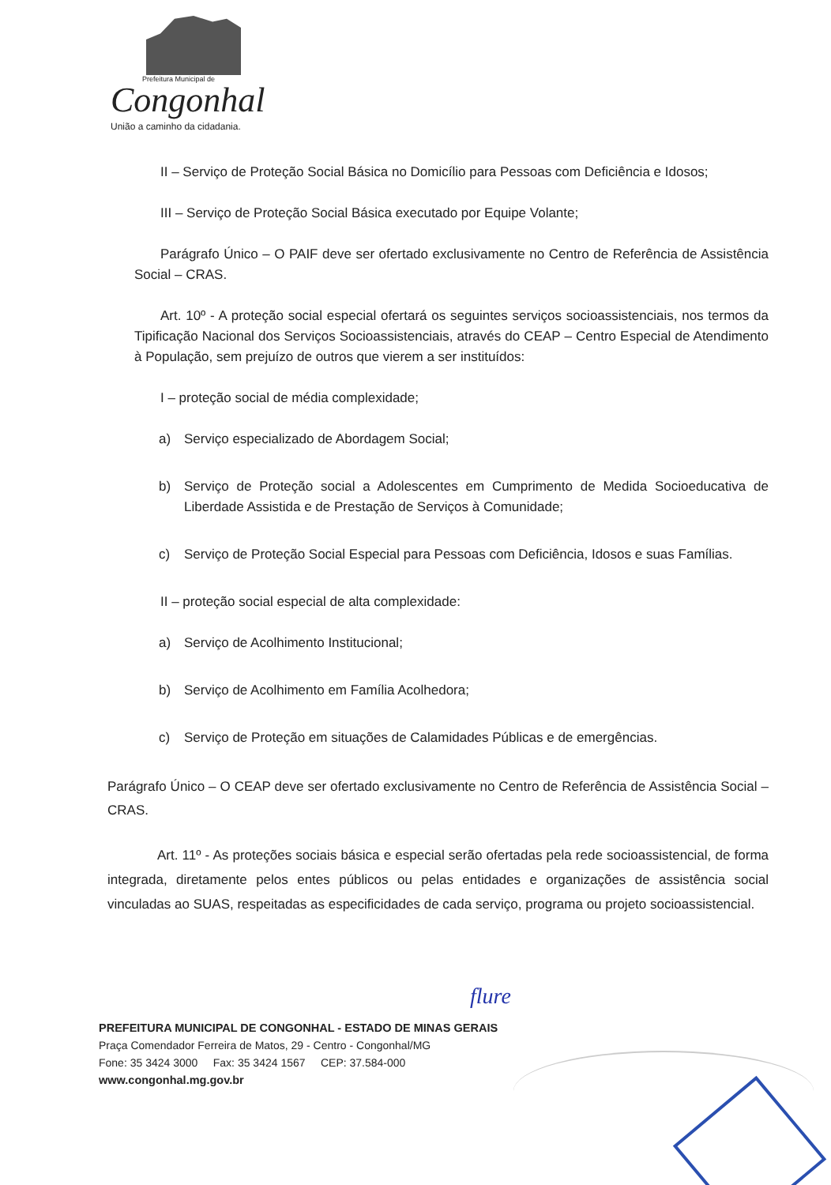Prefeitura Municipal de
Congonhal
União a caminho da cidadania.
II – Serviço de Proteção Social Básica no Domicílio para Pessoas com Deficiência e Idosos;
III – Serviço de Proteção Social Básica executado por Equipe Volante;
Parágrafo Único – O PAIF deve ser ofertado exclusivamente no Centro de Referência de Assistência Social – CRAS.
Art. 10º - A proteção social especial ofertará os seguintes serviços socioassistenciais, nos termos da Tipificação Nacional dos Serviços Socioassistenciais, através do CEAP – Centro Especial de Atendimento à População, sem prejuízo de outros que vierem a ser instituídos:
I – proteção social de média complexidade;
a) Serviço especializado de Abordagem Social;
b) Serviço de Proteção social a Adolescentes em Cumprimento de Medida Socioeducativa de Liberdade Assistida e de Prestação de Serviços à Comunidade;
c) Serviço de Proteção Social Especial para Pessoas com Deficiência, Idosos e suas Famílias.
II – proteção social especial de alta complexidade:
a) Serviço de Acolhimento Institucional;
b) Serviço de Acolhimento em Família Acolhedora;
c) Serviço de Proteção em situações de Calamidades Públicas e de emergências.
Parágrafo Único – O CEAP deve ser ofertado exclusivamente no Centro de Referência de Assistência Social – CRAS.
Art. 11º - As proteções sociais básica e especial serão ofertadas pela rede socioassistencial, de forma integrada, diretamente pelos entes públicos ou pelas entidades e organizações de assistência social vinculadas ao SUAS, respeitadas as especificidades de cada serviço, programa ou projeto socioassistencial.
flure
PREFEITURA MUNICIPAL DE CONGONHAL - ESTADO DE MINAS GERAIS
Praça Comendador Ferreira de Matos, 29 - Centro - Congonhal/MG
Fone: 35 3424 3000 Fax: 35 3424 1567 CEP: 37.584-000
www.congonhal.mg.gov.br